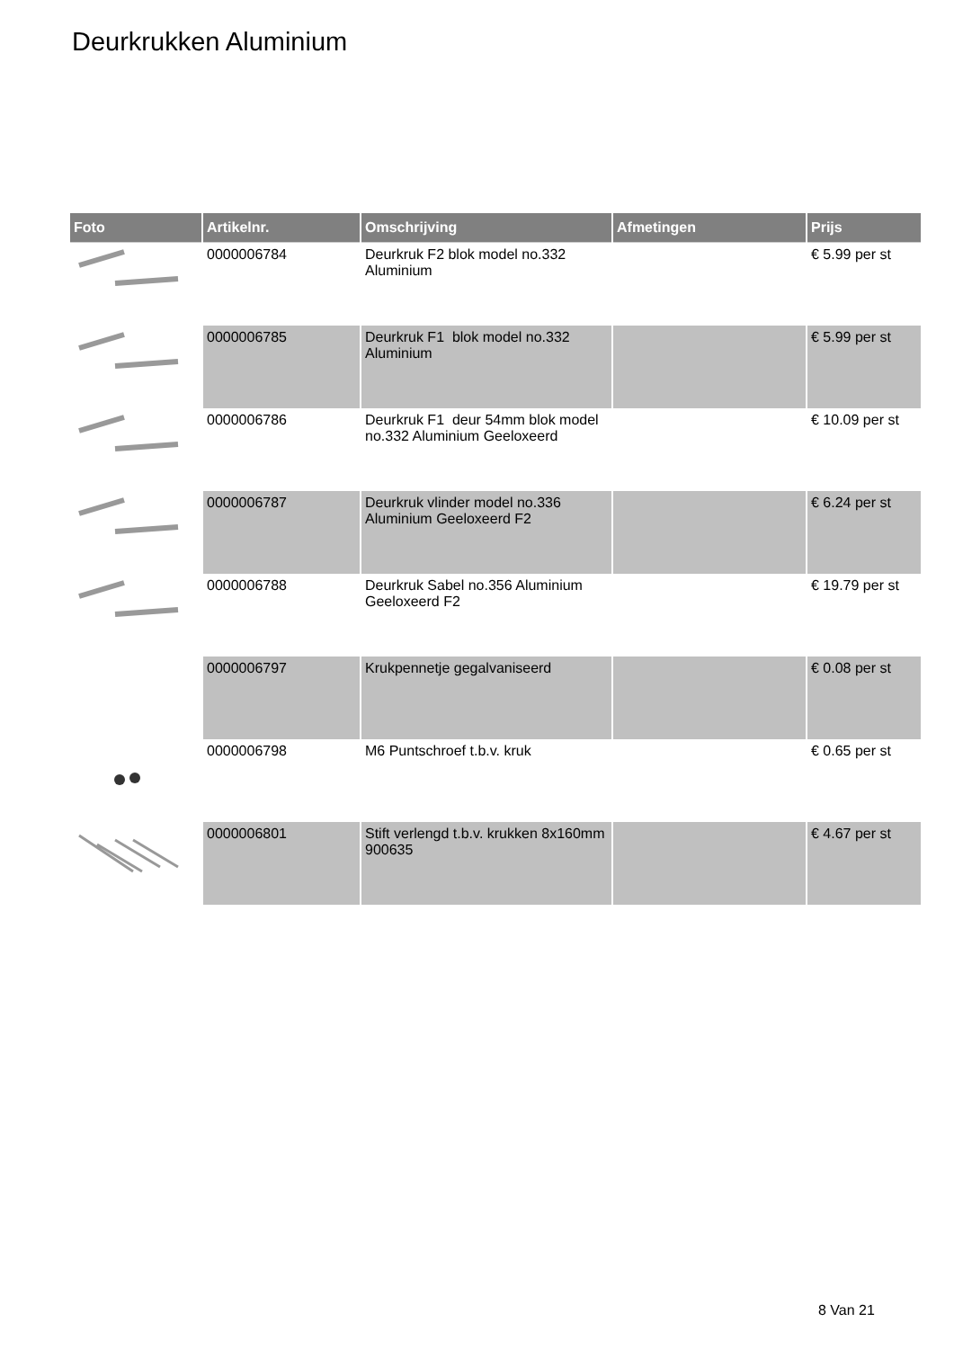Deurkrukken Aluminium
| Foto | Artikelnr. | Omschrijving | Afmetingen | Prijs |
| --- | --- | --- | --- | --- |
| | 0000006784 | Deurkruk F2 blok model no.332 Aluminium | | € 5.99 per st |
| | 0000006785 | Deurkruk F1 blok model no.332 Aluminium | | € 5.99 per st |
| | 0000006786 | Deurkruk F1 deur 54mm blok model no.332 Aluminium Geeloxeerd | | € 10.09 per st |
| | 0000006787 | Deurkruk vlinder model no.336 Aluminium Geeloxeerd F2 | | € 6.24 per st |
| | 0000006788 | Deurkruk Sabel no.356 Aluminium Geeloxeerd F2 | | € 19.79 per st |
| | 0000006797 | Krukpennetje gegalvaniseerd | | € 0.08 per st |
| | 0000006798 | M6 Puntschroef t.b.v. kruk | | € 0.65 per st |
| | 0000006801 | Stift verlengd t.b.v. krukken 8x160mm 900635 | | € 4.67 per st |
8 Van 21